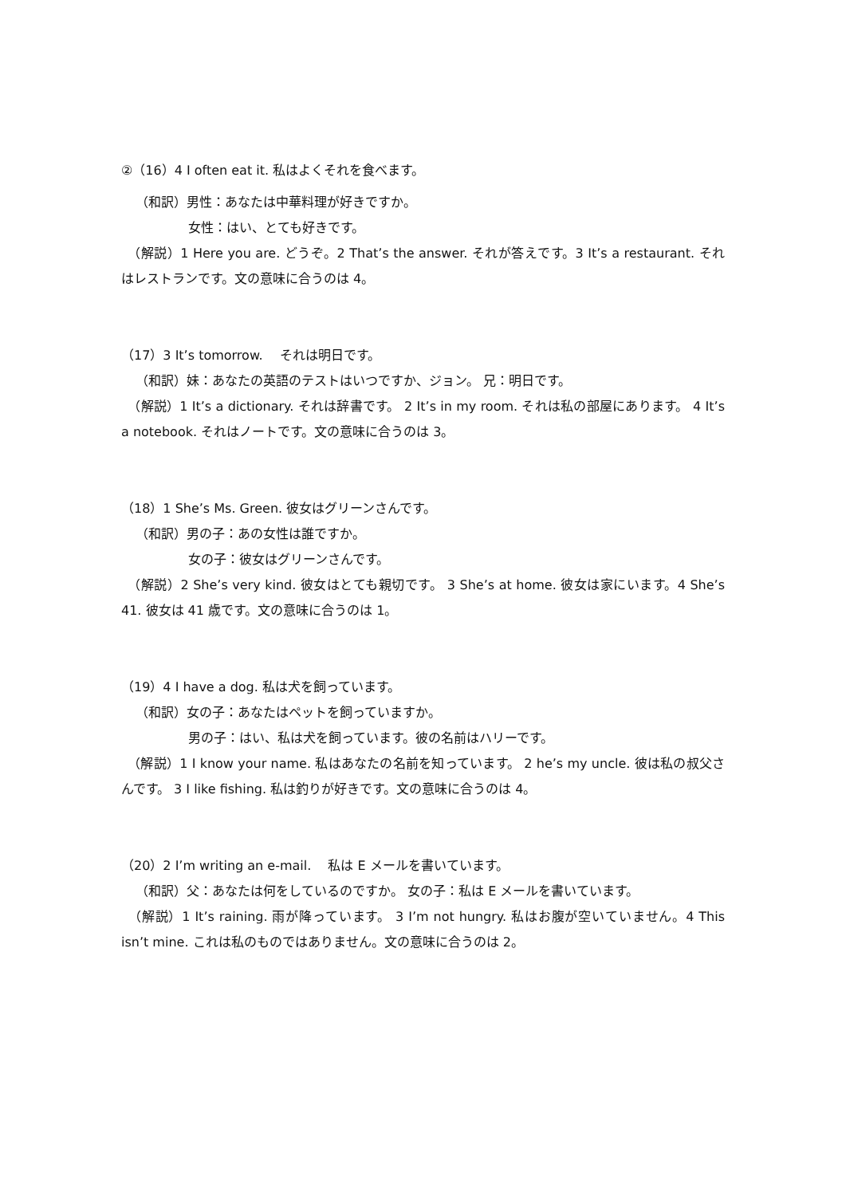②（16）4 I often eat it. 私はよくそれを食べます。
（和訳）男性：あなたは中華料理が好きですか。
女性：はい、とても好きです。
　（解説）1 Here you are. どうぞ。2 That’s the answer. それが答えです。3 It’s a restaurant. それはレストランです。文の意味に合うのは 4。
（17）3 It’s tomorrow. 　それは明日です。
（和訳）妹：あなたの英語のテストはいつですか、ジョン。 兄：明日です。
　（解説）1 It’s a dictionary. それは辞書です。 2 It’s in my room. それは私の部屋にあります。 4 It’s a notebook. それはノートです。文の意味に合うのは 3。
（18）1 She’s Ms. Green. 彼女はグリーンさんです。
（和訳）男の子：あの女性は誰ですか。
女の子：彼女はグリーンさんです。
　（解説）2 She’s very kind. 彼女はとても親切です。 3 She’s at home. 彼女は家にいます。4 She’s 41. 彼女は 41 歳です。文の意味に合うのは 1。
（19）4 I have a dog. 私は犬を飼っています。
（和訳）女の子：あなたはペットを飼っていますか。
男の子：はい、私は犬を飼っています。彼の名前はハリーです。
　（解説）1 I know your name. 私はあなたの名前を知っています。 2 he’s my uncle. 彼は私の叔父さんです。 3 I like fishing. 私は釣りが好きです。文の意味に合うのは 4。
（20）2 I’m writing an e-mail. 　私は E メールを書いています。
（和訳）父：あなたは何をしているのですか。 女の子：私は E メールを書いています。
　（解説）1 It’s raining. 雨が降っています。 3 I’m not hungry. 私はお腹が空いていません。4 This isn’t mine. これは私のものではありません。文の意味に合うのは 2。